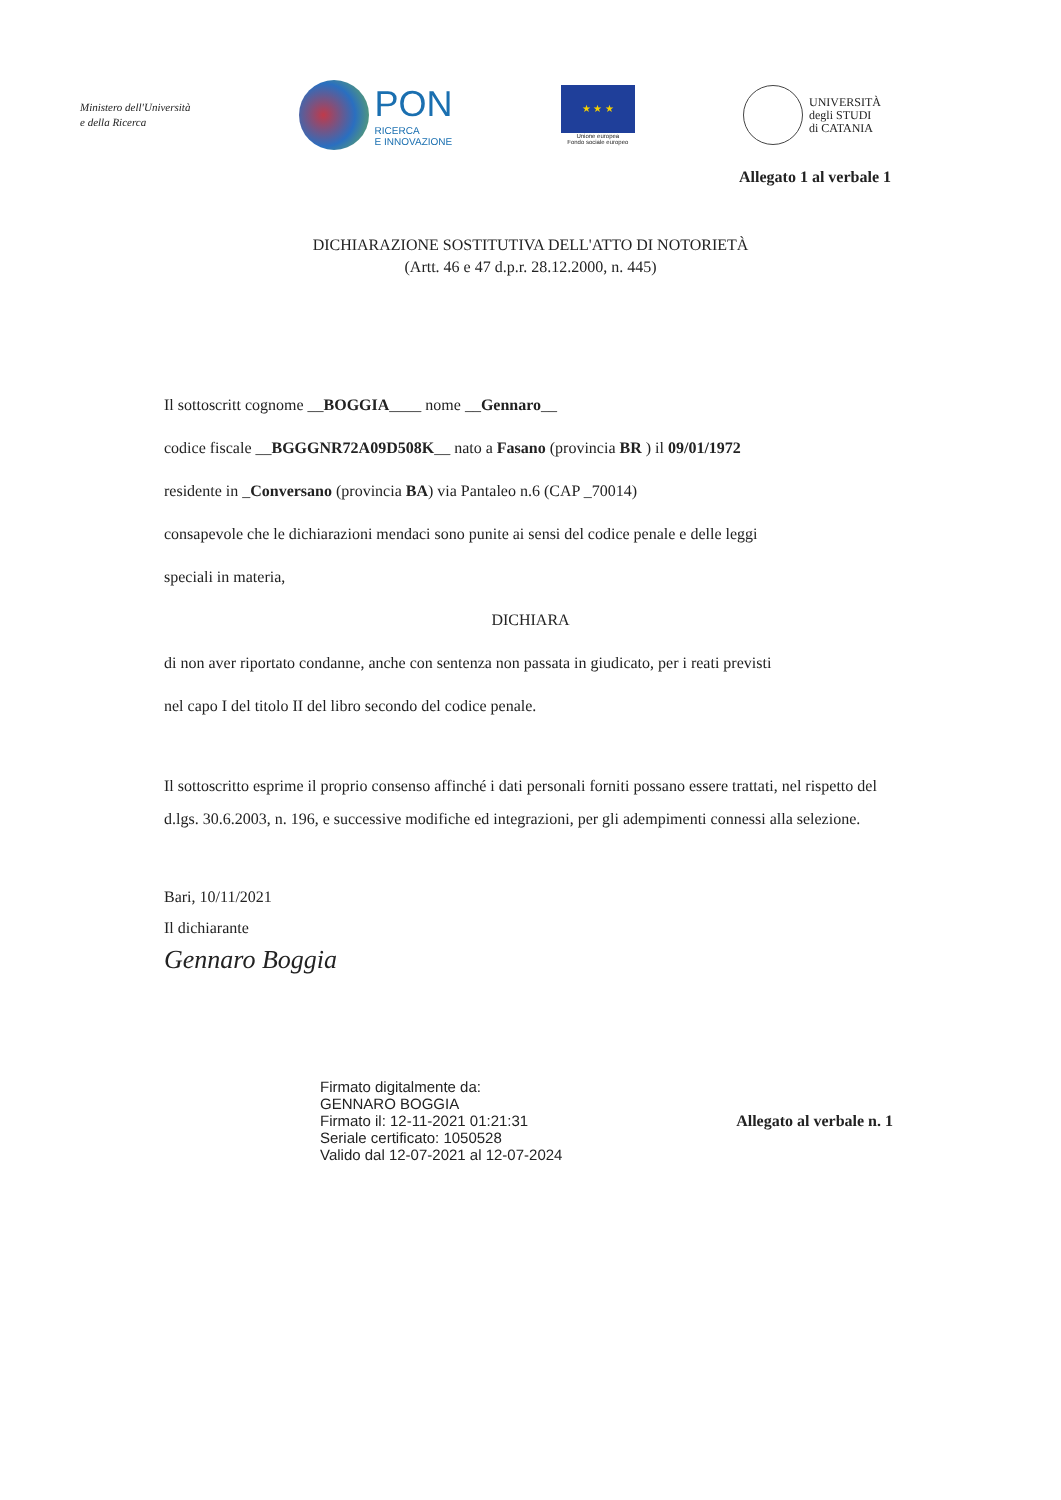Ministero dell'Università
e della Ricerca
PON
RICERCA
E INNOVAZIONE
★ ★ ★
Unione europea
Fondo sociale europeo
UNIVERSITÀ
degli STUDI
di CATANIA
Allegato 1 al verbale 1
DICHIARAZIONE SOSTITUTIVA DELL'ATTO DI NOTORIETÀ
(Artt. 46 e 47 d.p.r. 28.12.2000, n. 445)
Il sottoscritt cognome __BOGGIA____ nome __Gennaro__
codice fiscale __BGGGNR72A09D508K__ nato a Fasano (provincia BR ) il 09/01/1972
residente in _Conversano (provincia BA) via Pantaleo n.6 (CAP _70014)
consapevole che le dichiarazioni mendaci sono punite ai sensi del codice penale e delle leggi
speciali in materia,
DICHIARA
di non aver riportato condanne, anche con sentenza non passata in giudicato, per i reati previsti
nel capo I del titolo II del libro secondo del codice penale.
Il sottoscritto esprime il proprio consenso affinché i dati personali forniti possano essere trattati, nel rispetto del d.lgs. 30.6.2003, n. 196, e successive modifiche ed integrazioni, per gli adempimenti connessi alla selezione.
Bari, 10/11/2021
Il dichiarante
Gennaro Boggia
Firmato digitalmente da:
GENNARO BOGGIA
Firmato il: 12-11-2021 01:21:31
Seriale certificato: 1050528
Valido dal 12-07-2021 al 12-07-2024
Allegato al verbale n. 1